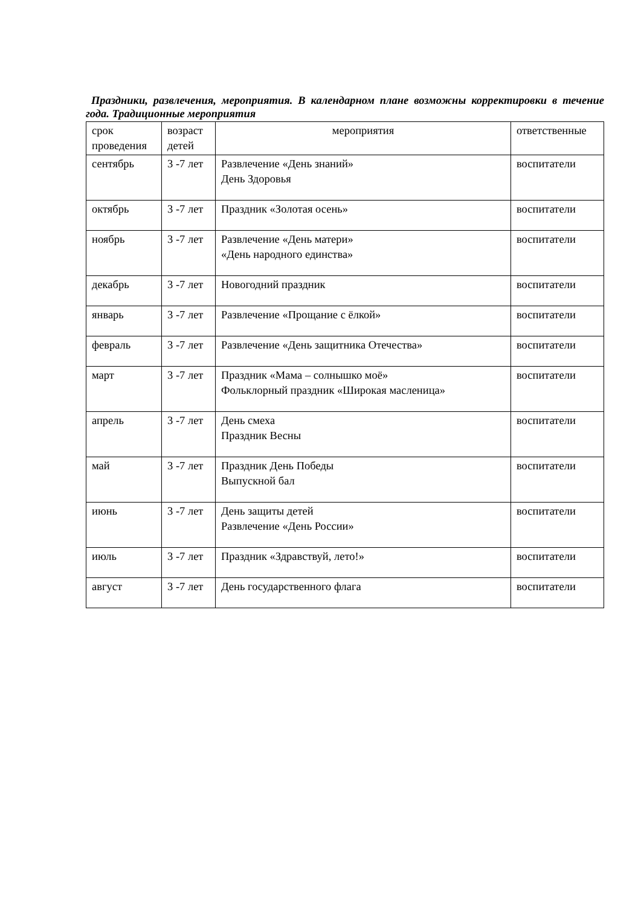Праздники, развлечения, мероприятия. В календарном плане возможны корректировки в течение года. Традиционные мероприятия
| срок проведения | возраст детей | мероприятия | ответственные |
| сентябрь | 3 -7 лет | Развлечение «День знаний» День Здоровья | воспитатели |
| октябрь | 3 -7 лет | Праздник «Золотая осень» | воспитатели |
| ноябрь | 3 -7 лет | Развлечение «День матери» «День народного единства» | воспитатели |
| декабрь | 3 -7 лет | Новогодний праздник | воспитатели |
| январь | 3 -7 лет | Развлечение «Прощание с ёлкой» | воспитатели |
| февраль | 3 -7 лет | Развлечение «День защитника Отечества» | воспитатели |
| март | 3 -7 лет | Праздник «Мама – солнышко моё» Фольклорный праздник «Широкая масленица» | воспитатели |
| апрель | 3 -7 лет | День смеха Праздник Весны | воспитатели |
| май | 3 -7 лет | Праздник День Победы Выпускной бал | воспитатели |
| июнь | 3 -7 лет | День защиты детей Развлечение «День России» | воспитатели |
| июль | 3 -7 лет | Праздник «Здравствуй, лето!» | воспитатели |
| август | 3 -7 лет | День государственного флага | воспитатели |